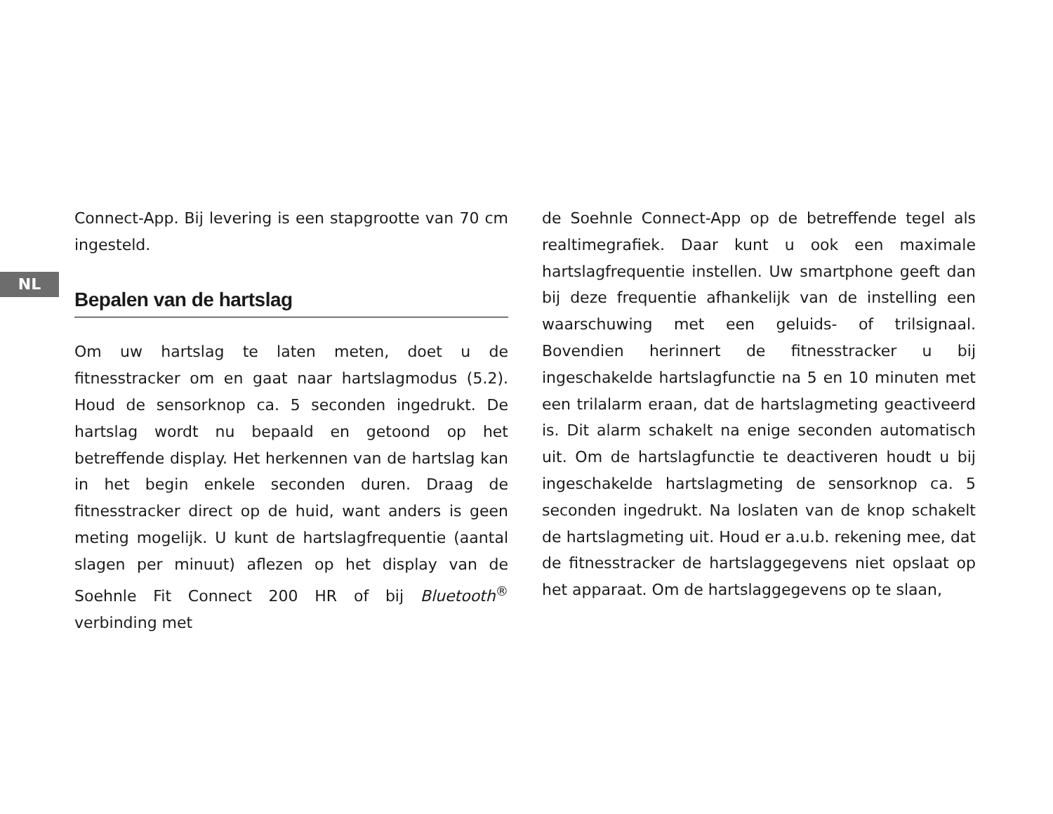NL
Connect-App. Bij levering is een stapgrootte van 70 cm ingesteld.
Bepalen van de hartslag
Om uw hartslag te laten meten, doet u de fitnesstracker om en gaat naar hartslagmodus (5.2). Houd de sensorknop ca. 5 seconden ingedrukt. De hartslag wordt nu bepaald en getoond op het betreffende display. Het herkennen van de hartslag kan in het begin enkele seconden duren. Draag de fitnesstracker direct op de huid, want anders is geen meting mogelijk. U kunt de hartslagfrequentie (aantal slagen per minuut) aflezen op het display van de Soehnle Fit Connect 200 HR of bij Bluetooth<sup>®</sup> verbinding met
de Soehnle Connect-App op de betreffende tegel als realtimegrafiek. Daar kunt u ook een maximale hartslagfrequentie instellen. Uw smartphone geeft dan bij deze frequentie afhankelijk van de instelling een waarschuwing met een geluids- of trilsignaal. Bovendien herinnert de fitnesstracker u bij ingeschakelde hartslagfunctie na 5 en 10 minuten met een trilalarm eraan, dat de hartslagmeting geactiveerd is. Dit alarm schakelt na enige seconden automatisch uit. Om de hartslagfunctie te deactiveren houdt u bij ingeschakelde hartslagmeting de sensorknop ca. 5 seconden ingedrukt. Na loslaten van de knop schakelt de hartslagmeting uit. Houd er a.u.b. rekening mee, dat de fitnesstracker de hartslaggegevens niet opslaat op het apparaat. Om de hartslaggegevens op te slaan,